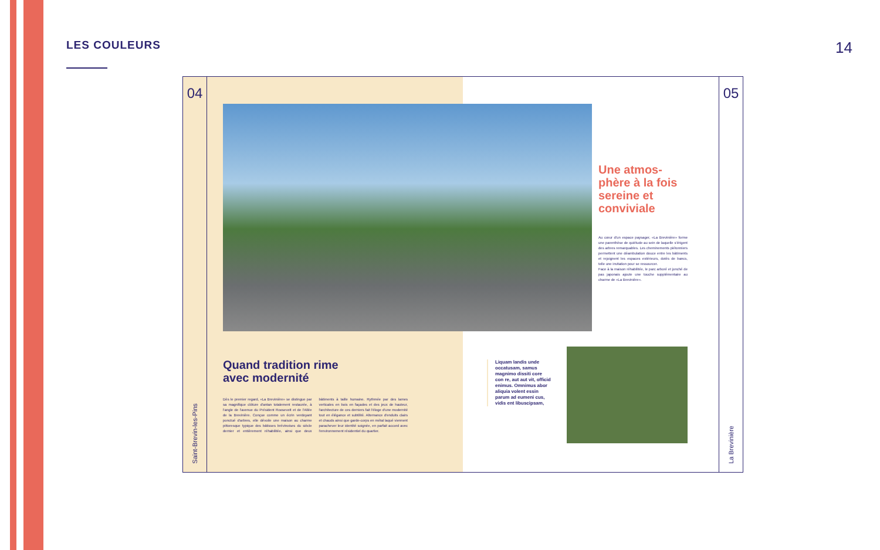LES COULEURS
14
04
Saint-Brevin-les-Pins
Une atmos-phère à la fois sereine et conviviale
Au cœur d'un espace paysager, «La Brevinière» forme une parenthèse de quiétude au sein de laquelle s'érigent des arbres remarquables. Les cheminements piétonniers permettent une déambulation douce entre les bâtiments et rejoignent les espaces extérieurs, dotés de bancs, telle une invitation pour se ressourcer.
Face à la maison réhabilitée, le parc arboré et jonché de pas japonais ajoute une touche supplémentaire au charme de «La Brevinière».
Quand tradition rime
avec modernité
Dès le premier regard, «La Brevinière» se distingue par sa magnifique clôture d'antan totalement restaurée, à l'angle de l'avenue du Président Roosevelt et de l'Allée de la Brevinière. Conçue comme un écrin verdoyant ponctué d'arbres, elle dévoile une maison au charme pittoresque typique des bâtisses brévinoises du siècle dernier et entièrement réhabilitée, ainsi que deux bâtiments à taille humaine. Rythmée par des lames verticales en bois en façades et des jeux de hauteur, l'architecture de ces derniers fait l'éloge d'une modernité tout en élégance et subtilité. Alternance d'enduits clairs et chauds ainsi que garde-corps en métal laqué viennent parachever leur identité soignée, en parfait accord avec l'environnement résidentiel du quartier.
Liquam landis unde occatusam, samus magnimo dissiti core con re, aut aut vit, officid enimus. Omnimus abor aliquia volent essin parum ad eumeni cus, vidis ent libuscipsam,
05
La Brevinière